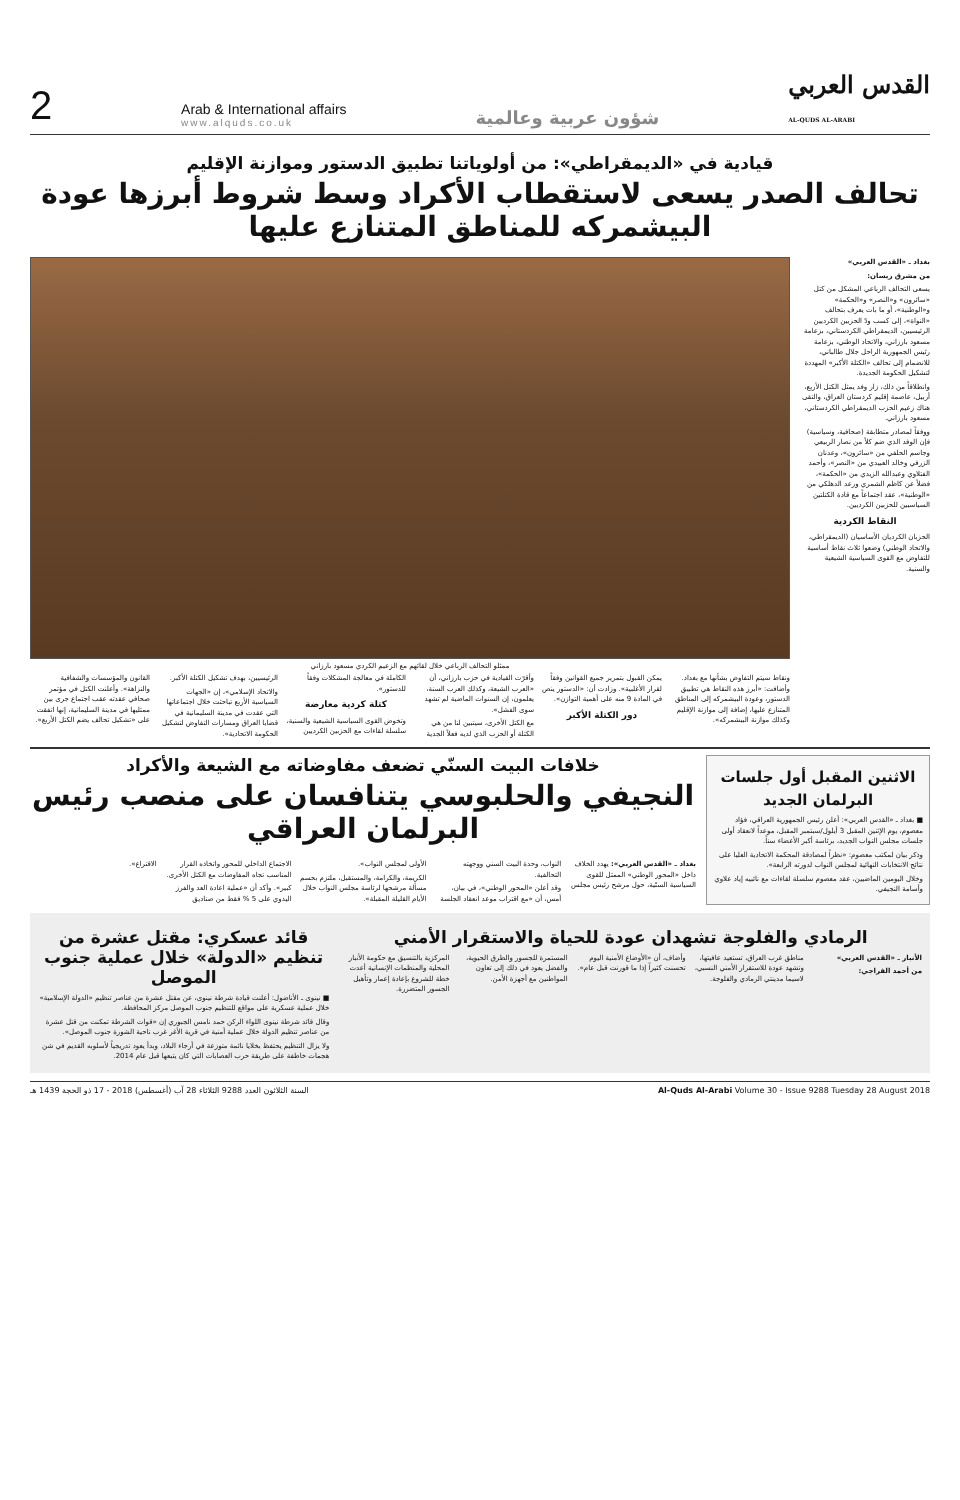2
Arab & International affairs
www.alquds.co.uk
شؤون عربية وعالمية
القدس العربي
AL-QUDS AL-ARABI
قيادية في «الديمقراطي»: من أولوياتنا تطبيق الدستور وموازنة الإقليم
تحالف الصدر يسعى لاستقطاب الأكراد وسط شروط أبرزها عودة البيشمركه للمناطق المتنازع عليها
بغداد ـ «القدس العربي»
من مشرق ريسان:
يسعى التحالف الرباعي المشكل من كتل «سائرون» و«النصر» و«الحكمة» و«الوطنية»، أو ما بات يعرف بتحالف «النواة»، إلى كسب ودّ الحزبين الكرديين الرئيسيين، الديمقراطي الكردستاني، بزعامة مسعود بارزاني، والاتحاد الوطني، بزعامة رئيس الجمهورية الراحل جلال طالباني، للانضمام إلى تحالف «الكتلة الأكبر» المهددة لتشكيل الحكومة الجديدة.
وانطلاقاً من ذلك، زار وفد يمثل الكتل الأربع، أربيل، عاصمة إقليم كردستان العراق، والتقى هناك زعيم الحزب الديمقراطي الكردستاني، مسعود بارزاني.
ووفقاً لمصادر متطابقة (صحافية، وسياسية) فإن الوفد الذي ضم كلاً من نصار الربيعي وجاسم الحلفي من «سائرون»، وعدنان الزرفي وخالد العبيدي من «النصر»، وأحمد الفتلاوي وعبدالله الزيدي من «الحكمة»، فضلاً عن كاظم الشمري ورعد الدهلكي من «الوطنية»، عقد اجتماعاً مع قادة الكتلتين السياسيين للحزبين الكرديين.
النقاط الكردية
الحزبان الكرديان الأساسيان (الديمقراطي، والاتحاد الوطني) وضعوا ثلاث نقاط أساسية للتفاوض مع القوى السياسية الشيعية والسنية.
ممثلو التحالف الرباعي خلال لقائهم مع الزعيم الكردي مسعود بارزاني
ونقاط سيتم التفاوض بشأنها مع بغداد. وأضافت: «أبرز هذه النقاط هي تطبيق الدستور، وعودة البيشمركه إلى المناطق المتنازع عليها، إضافة إلى موازنة الإقليم وكذلك موازنة البيشمركه».
يمكن القبول بتمرير جميع القوانين وفقاً لقرار الأغلبية». وزادت أن: «الدستور ينص في المادة 9 منه على أهمية التوازن».
دور الكتلة الأكبر
وأقرّت القيادية في حزب بارزاني، أن «العرب الشيعة، وكذلك العرب السنة، يعلمون، إن السنوات الماضية لم تشهد سوى الفشل».
مع الكتل الأخرى، سيتبين لنا من هي الكتلة أو الحزب الذي لديه فعلاً الجدية الكاملة في معالجة المشكلات وفقاً للدستور».
كتلة كردية معارضة
وتخوض القوى السياسية الشيعية والسنية، سلسلة لقاءات مع الحزبين الكرديين الرئيسيين، بهدف تشكيل الكتلة الأكبر.
والاتحاد الإسلامي»، إن «الجهات السياسية الأربع تباحثت خلال اجتماعاتها التي عقدت في مدينة السليمانية في قضايا العراق ومسارات التفاوض لتشكيل الحكومة الاتحادية».
القانون والمؤسسات والشفافية والنزاهة». وأعلنت الكتل في مؤتمر صحافي عقدته عقب اجتماع جرى بين ممثليها في مدينة السليمانية، إنها اتفقت على «تشكيل تحالف يضم الكتل الأربع».
الاثنين المقبل أول جلسات البرلمان الجديد
■ بغداد ـ «القدس العربي»: أعلن رئيس الجمهورية العراقي، فؤاد معصوم، يوم الإثنين المقبل 3 أيلول/سبتمبر المقبل، موعداً لانعقاد أولى جلسات مجلس النواب الجديد، برئاسة أكبر الأعضاء سناً.
وذكر بيان لمكتب معصوم: «نظراً لمصادقة المحكمة الاتحادية العليا على نتائج الانتخابات النهائية لمجلس النواب لدورته الرابعة».
وخلال اليومين الماضيين، عقد معصوم سلسلة لقاءات مع نائبيه إياد علاوي وأسامة النجيفي.
خلافات البيت السنّي تضعف مفاوضاته مع الشيعة والأكراد
النجيفي والحلبوسي يتنافسان على منصب رئيس البرلمان العراقي
بغداد ـ «القدس العربي»: يهدد الخلاف داخل «المحور الوطني» الممثل للقوى السياسية السنّية، حول مرشح رئيس مجلس النواب، وحدة البيت السني ووجهته التحالفية.
وقد أعلن «المحور الوطني»، في بيان، أمس، أن «مع اقتراب موعد انعقاد الجلسة الأولى لمجلس النواب».
الكريمة، والكرامة، والمستقبل، ملتزم بحسم مسألة مرشحها لرئاسة مجلس النواب خلال الأيام القليلة المقبلة».
الاجتماع الداخلي للمحور واتخاذه القرار المناسب تجاه المفاوضات مع الكتل الأخرى.
كبير». وأكد أن «عملية اعادة العد والفرز اليدوي على 5 % فقط من صناديق الاقتراع».
الرمادي والفلوجة تشهدان عودة للحياة والاستقرار الأمني
الأنبار ـ «القدس العربي»
من أحمد الفراجي:
مناطق غرب العراق، تستعيد عافيتها، وتشهد عودة للاستقرار الأمني النسبي، لاسيما مدينتي الرمادي والفلوجة.
وأضاف، أن «الأوضاع الأمنية اليوم تحسنت كثيراً إذا ما قورنت قبل عام».
المستمرة للجسور والطرق الحيوية، والفضل يعود في ذلك إلى تعاون المواطنين مع أجهزة الأمن.
المركزية بالتنسيق مع حكومة الأنبار المحلية والمنظمات الإنسانية أعدت خطة للشروع بإعادة إعمار وتأهيل الجسور المتضررة.
قائد عسكري: مقتل عشرة من تنظيم «الدولة» خلال عملية جنوب الموصل
■ نينوى ـ الأناضول: أعلنت قيادة شرطة نينوى، عن مقتل عشرة من عناصر تنظيم «الدولة الإسلامية» خلال عملية عسكرية على مواقع للتنظيم جنوب الموصل مركز المحافظة.
وقال قائد شرطة نينوى اللواء الركن حمد نامس الجبوري إن «قوات الشرطة تمكنت من قتل عشرة من عناصر تنظيم الدولة خلال عملية أمنية في قرية الأغر غرب ناحية الشورة جنوب الموصل».
ولا يزال التنظيم يحتفظ بخلايا نائمة متوزعة في أرجاء البلاد، وبدأ يعود تدريجياً لأسلوبه القديم في شن هجمات خاطفة على طريقة حرب العصابات التي كان يتبعها قبل عام 2014.
السنة الثلاثون العدد 9288 الثلاثاء 28 آب (أغسطس) 2018 - 17 ذو الحجة 1439 هـ
Al-Quds Al-Arabi Volume 30 - Issue 9288 Tuesday 28 August 2018